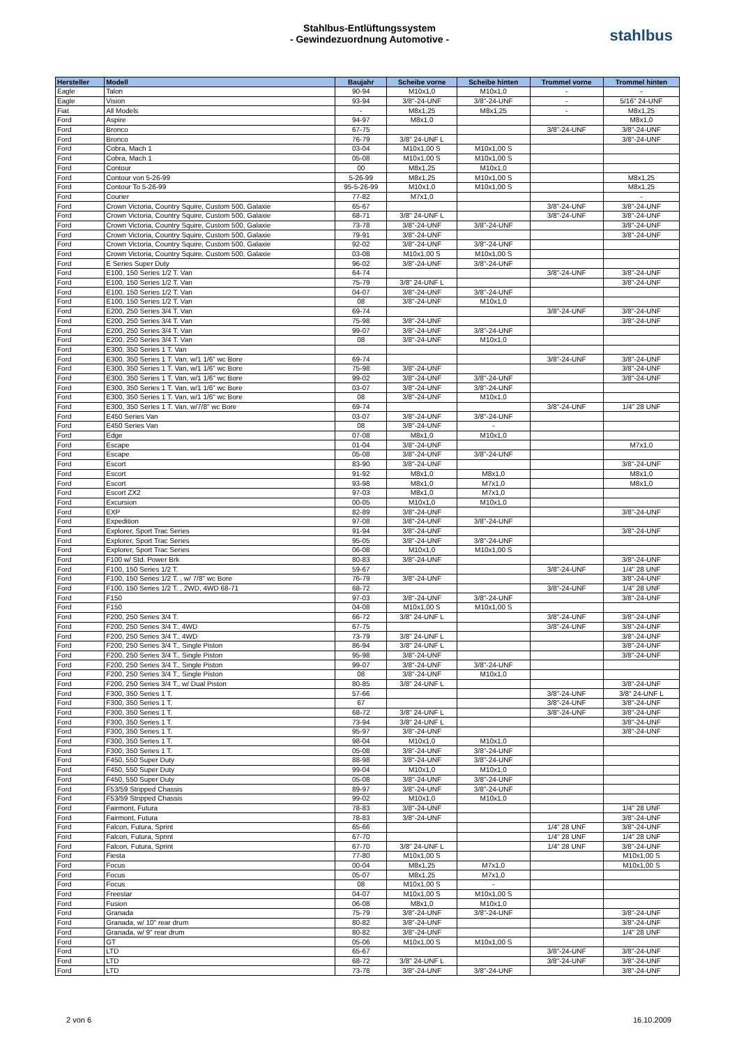Stahlbus-Entlüftungssystem
- Gewindezuordnung Automotive -
stahlbus
| Hersteller | Modell | Baujahr | Scheibe vorne | Scheibe hinten | Trommel vorne | Trommel hinten |
| --- | --- | --- | --- | --- | --- | --- |
| Eagle | Talon | 90-94 | M10x1,0 | M10x1,0 | - | - |
| Eagle | Vision | 93-94 | 3/8"-24-UNF | 3/8"-24-UNF | - | 5/16" 24-UNF |
| Fiat | All Models | - | M8x1,25 | M8x1,25 | - | M8x1,25 |
| Ford | Aspire | 94-97 | M8x1,0 | | | M8x1,0 |
| Ford | Bronco | 67-75 | | | 3/8"-24-UNF | 3/8"-24-UNF |
| Ford | Bronco | 76-79 | 3/8" 24-UNF L | | | 3/8"-24-UNF |
| Ford | Cobra, Mach 1 | 03-04 | M10x1,00 S | M10x1,00 S | | |
| Ford | Cobra, Mach 1 | 05-08 | M10x1,00 S | M10x1,00 S | | |
| Ford | Contour | 00 | M8x1,25 | M10x1,0 | | |
| Ford | Contour von 5-26-99 | 5-26-99 | M8x1,25 | M10x1,00 S | | M8x1,25 |
| Ford | Contour To 5-26-99 | 95-5-26-99 | M10x1,0 | M10x1,00 S | | M8x1,25 |
| Ford | Courier | 77-82 | M7x1,0 | | | - |
| Ford | Crown Victoria, Country Squire, Custom 500, Galaxie | 65-67 | | | 3/8"-24-UNF | 3/8"-24-UNF |
| Ford | Crown Victoria, Country Squire, Custom 500, Galaxie | 68-71 | 3/8" 24-UNF L | | 3/8"-24-UNF | 3/8"-24-UNF |
| Ford | Crown Victoria, Country Squire, Custom 500, Galaxie | 73-78 | 3/8"-24-UNF | 3/8"-24-UNF | | 3/8"-24-UNF |
| Ford | Crown Victoria, Country Squire, Custom 500, Galaxie | 79-91 | 3/8"-24-UNF | | | 3/8"-24-UNF |
| Ford | Crown Victoria, Country Squire, Custom 500, Galaxie | 92-02 | 3/8"-24-UNF | 3/8"-24-UNF | | |
| Ford | Crown Victoria, Country Squire, Custom 500, Galaxie | 03-08 | M10x1,00 S | M10x1,00 S | | |
| Ford | E Series Super Duty | 96-02 | 3/8"-24-UNF | 3/8"-24-UNF | | |
| Ford | E100, 150 Series 1/2 T. Van | 64-74 | | | 3/8"-24-UNF | 3/8"-24-UNF |
| Ford | E100, 150 Series 1/2 T. Van | 75-79 | 3/8" 24-UNF L | | | 3/8"-24-UNF |
| Ford | E100, 150 Series 1/2 T. Van | 04-07 | 3/8"-24-UNF | 3/8"-24-UNF | | |
| Ford | E100, 150 Series 1/2 T. Van | 08 | 3/8"-24-UNF | M10x1,0 | | |
| Ford | E200, 250 Series 3/4 T. Van | 69-74 | | | 3/8"-24-UNF | 3/8"-24-UNF |
| Ford | E200, 250 Series 3/4 T. Van | 75-98 | 3/8"-24-UNF | | | 3/8"-24-UNF |
| Ford | E200, 250 Series 3/4 T. Van | 99-07 | 3/8"-24-UNF | 3/8"-24-UNF | | |
| Ford | E200, 250 Series 3/4 T. Van | 08 | 3/8"-24-UNF | M10x1,0 | | |
| Ford | E300, 350 Series 1 T. Van | | | | | |
| Ford | E300, 350 Series 1 T. Van, w/1 1/6" wc Bore | 69-74 | | | 3/8"-24-UNF | 3/8"-24-UNF |
| Ford | E300, 350 Series 1 T. Van, w/1 1/6" wc Bore | 75-98 | 3/8"-24-UNF | | | 3/8"-24-UNF |
| Ford | E300, 350 Series 1 T. Van, w/1 1/6" wc Bore | 99-02 | 3/8"-24-UNF | 3/8"-24-UNF | | 3/8"-24-UNF |
| Ford | E300, 350 Series 1 T. Van, w/1 1/6" wc Bore | 03-07 | 3/8"-24-UNF | 3/8"-24-UNF | | |
| Ford | E300, 350 Series 1 T. Van, w/1 1/6" wc Bore | 08 | 3/8"-24-UNF | M10x1,0 | | |
| Ford | E300, 350 Series 1 T. Van, w/7/8" wc Bore | 69-74 | | | 3/8"-24-UNF | 1/4" 28 UNF |
| Ford | E450 Series Van | 03-07 | 3/8"-24-UNF | 3/8"-24-UNF | | |
| Ford | E450 Series Van | 08 | 3/8"-24-UNF | - | | |
| Ford | Edge | 07-08 | M8x1,0 | M10x1,0 | | |
| Ford | Escape | 01-04 | 3/8"-24-UNF | | | M7x1,0 |
| Ford | Escape | 05-08 | 3/8"-24-UNF | 3/8"-24-UNF | | |
| Ford | Escort | 83-90 | 3/8"-24-UNF | | | 3/8"-24-UNF |
| Ford | Escort | 91-92 | M8x1,0 | M8x1,0 | | M8x1,0 |
| Ford | Escort | 93-98 | M8x1,0 | M7x1,0 | | M8x1,0 |
| Ford | Escort ZX2 | 97-03 | M8x1,0 | M7x1,0 | | |
| Ford | Excursion | 00-05 | M10x1,0 | M10x1,0 | | |
| Ford | EXP | 82-89 | 3/8"-24-UNF | | | 3/8"-24-UNF |
| Ford | Expedition | 97-08 | 3/8"-24-UNF | 3/8"-24-UNF | | |
| Ford | Explorer, Sport Trac Series | 91-94 | 3/8"-24-UNF | | | 3/8"-24-UNF |
| Ford | Explorer, Sport Trac Series | 95-05 | 3/8"-24-UNF | 3/8"-24-UNF | | |
| Ford | Explorer, Sport Trac Series | 06-08 | M10x1,0 | M10x1,00 S | | |
| Ford | F100 w/ Std. Power Brk | 80-83 | 3/8"-24-UNF | | | 3/8"-24-UNF |
| Ford | F100, 150 Series 1/2 T. | 59-67 | | | 3/8"-24-UNF | 1/4" 28 UNF |
| Ford | F100, 150 Series 1/2 T. , w/ 7/8" wc Bore | 76-79 | 3/8"-24-UNF | | | 3/8"-24-UNF |
| Ford | F100, 150 Series 1/2 T. , 2WD, 4WD 68-71 | 68-72 | | | 3/8"-24-UNF | 1/4" 28 UNF |
| Ford | F150 | 97-03 | 3/8"-24-UNF | 3/8"-24-UNF | | 3/8"-24-UNF |
| Ford | F150 | 04-08 | M10x1,00 S | M10x1,00 S | | |
| Ford | F200, 250 Series 3/4 T. | 66-72 | 3/8" 24-UNF L | | 3/8"-24-UNF | 3/8"-24-UNF |
| Ford | F200, 250 Series 3/4 T., 4WD | 67-75 | | | 3/8"-24-UNF | 3/8"-24-UNF |
| Ford | F200, 250 Series 3/4 T., 4WD | 73-79 | 3/8" 24-UNF L | | | 3/8"-24-UNF |
| Ford | F200, 250 Series 3/4 T., Single Piston | 86-94 | 3/8" 24-UNF L | | | 3/8"-24-UNF |
| Ford | F200, 250 Series 3/4 T., Single Piston | 95-98 | 3/8"-24-UNF | | | 3/8"-24-UNF |
| Ford | F200, 250 Series 3/4 T., Single Piston | 99-07 | 3/8"-24-UNF | 3/8"-24-UNF | | |
| Ford | F200, 250 Series 3/4 T., Single Piston | 08 | 3/8"-24-UNF | M10x1,0 | | |
| Ford | F200, 250 Series 3/4 T., w/ Dual Piston | 80-85 | 3/8" 24-UNF L | | | 3/8"-24-UNF |
| Ford | F300, 350 Series 1 T. | 57-66 | | | 3/8"-24-UNF | 3/8" 24-UNF L |
| Ford | F300, 350 Series 1 T. | 67 | | | 3/8"-24-UNF | 3/8"-24-UNF |
| Ford | F300, 350 Series 1 T. | 68-72 | 3/8" 24-UNF L | | 3/8"-24-UNF | 3/8"-24-UNF |
| Ford | F300, 350 Series 1 T. | 73-94 | 3/8" 24-UNF L | | | 3/8"-24-UNF |
| Ford | F300, 350 Series 1 T. | 95-97 | 3/8"-24-UNF | | | 3/8"-24-UNF |
| Ford | F300, 350 Series 1 T. | 98-04 | M10x1,0 | M10x1,0 | | |
| Ford | F300, 350 Series 1 T. | 05-08 | 3/8"-24-UNF | 3/8"-24-UNF | | |
| Ford | F450, 550 Super Duty | 88-98 | 3/8"-24-UNF | 3/8"-24-UNF | | |
| Ford | F450, 550 Super Duty | 99-04 | M10x1,0 | M10x1,0 | | |
| Ford | F450, 550 Super Duty | 05-08 | 3/8"-24-UNF | 3/8"-24-UNF | | |
| Ford | F53/59 Stripped Chassis | 89-97 | 3/8"-24-UNF | 3/8"-24-UNF | | |
| Ford | F53/59 Stripped Chassis | 99-02 | M10x1,0 | M10x1,0 | | |
| Ford | Fairmont, Futura | 78-83 | 3/8"-24-UNF | | | 1/4" 28 UNF |
| Ford | Fairmont, Futura | 78-83 | 3/8"-24-UNF | | | 3/8"-24-UNF |
| Ford | Falcon, Futura, Sprint | 65-66 | | | 1/4" 28 UNF | 3/8"-24-UNF |
| Ford | Falcon, Futura, Sprint | 67-70 | | | 1/4" 28 UNF | 1/4" 28 UNF |
| Ford | Falcon, Futura, Sprint | 67-70 | 3/8" 24-UNF L | | 1/4" 28 UNF | 3/8"-24-UNF |
| Ford | Fiesta | 77-80 | M10x1,00 S | | | M10x1,00 S |
| Ford | Focus | 00-04 | M8x1,25 | M7x1,0 | | M10x1,00 S |
| Ford | Focus | 05-07 | M8x1,25 | M7x1,0 | | |
| Ford | Focus | 08 | M10x1,00 S | - | | |
| Ford | Freestar | 04-07 | M10x1,00 S | M10x1,00 S | | |
| Ford | Fusion | 06-08 | M8x1,0 | M10x1,0 | | |
| Ford | Granada | 75-79 | 3/8"-24-UNF | 3/8"-24-UNF | | 3/8"-24-UNF |
| Ford | Granada, w/ 10" rear drum | 80-82 | 3/8"-24-UNF | | | 3/8"-24-UNF |
| Ford | Granada, w/ 9" rear drum | 80-82 | 3/8"-24-UNF | | | 1/4" 28 UNF |
| Ford | GT | 05-06 | M10x1,00 S | M10x1,00 S | | |
| Ford | LTD | 65-67 | | | 3/8"-24-UNF | 3/8"-24-UNF |
| Ford | LTD | 68-72 | 3/8" 24-UNF L | | 3/8"-24-UNF | 3/8"-24-UNF |
| Ford | LTD | 73-78 | 3/8"-24-UNF | 3/8"-24-UNF | | 3/8"-24-UNF |
2 von 6 16.10.2009